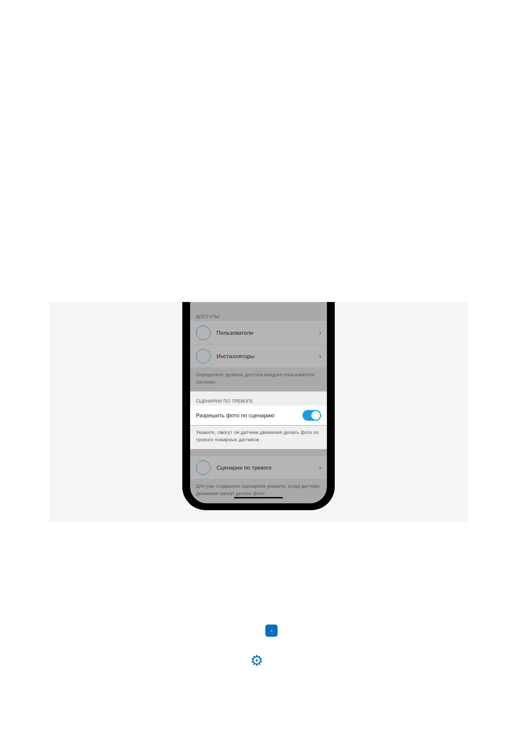ДОСТУПЫ
Пользователи ›
Инсталляторы ›
Определите уровень доступа каждого пользователя системы
СЦЕНАРИИ ПО ТРЕВОГЕ
Разрешить фото по сценарию
Укажите, смогут ли датчики движения делать фото по тревоге пожарных датчиков
Сценарии по тревоге ›
Для уже созданных сценариев укажите, когда датчики движения смогут делать фото
-
⚙